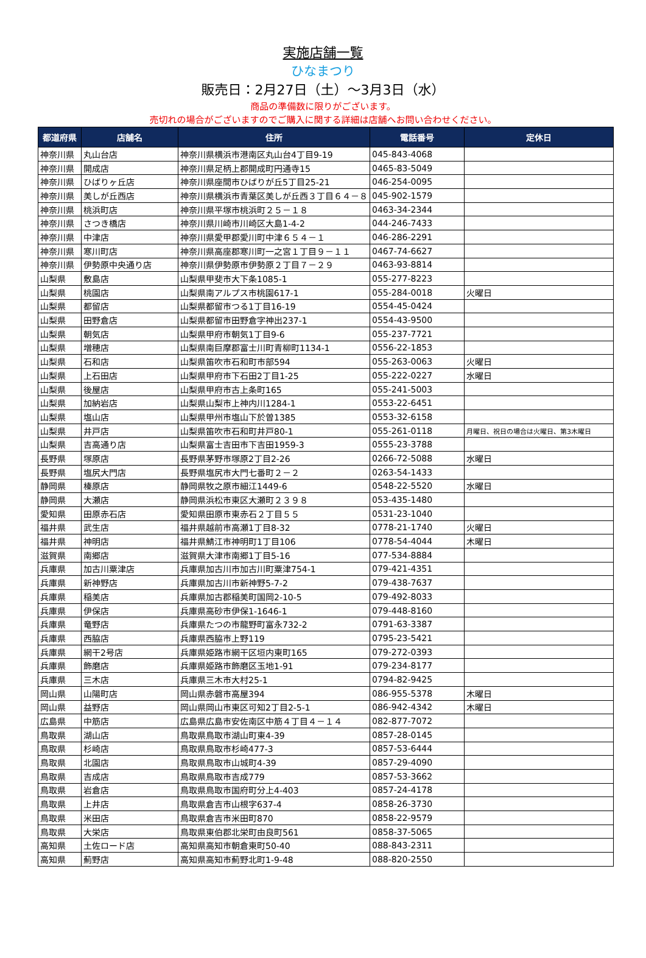実施店舗一覧
ひなまつり
販売日：2月27日（土）～3月3日（水）
商品の準備数に限りがございます。
売切れの場合がございますのでご購入に関する詳細は店舗へお問い合わせください。
| 都道府県 | 店舗名 | 住所 | 電話番号 | 定休日 |
| --- | --- | --- | --- | --- |
| 神奈川県 | 丸山台店 | 神奈川県横浜市港南区丸山台4丁目9-19 | 045-843-4068 | |
| 神奈川県 | 開成店 | 神奈川県足柄上郡開成町円通寺15 | 0465-83-5049 | |
| 神奈川県 | ひばりヶ丘店 | 神奈川県座間市ひばりが丘5丁目25-21 | 046-254-0095 | |
| 神奈川県 | 美しが丘西店 | 神奈川県横浜市青葉区美しが丘西３丁目６４－８ | 045-902-1579 | |
| 神奈川県 | 桃浜町店 | 神奈川県平塚市桃浜町２５－１８ | 0463-34-2344 | |
| 神奈川県 | さつき橋店 | 神奈川県川崎市川崎区大島1-4-2 | 044-246-7433 | |
| 神奈川県 | 中津店 | 神奈川県愛甲郡愛川町中津６５４－１ | 046-286-2291 | |
| 神奈川県 | 寒川町店 | 神奈川県高座郡寒川町一之宮１丁目９－１１ | 0467-74-6627 | |
| 神奈川県 | 伊勢原中央通り店 | 神奈川県伊勢原市伊勢原２丁目７－２９ | 0463-93-8814 | |
| 山梨県 | 敷島店 | 山梨県甲斐市大下条1085-1 | 055-277-8223 | |
| 山梨県 | 桃園店 | 山梨県南アルプス市桃園617-1 | 055-284-0018 | 火曜日 |
| 山梨県 | 都留店 | 山梨県都留市つる1丁目16-19 | 0554-45-0424 | |
| 山梨県 | 田野倉店 | 山梨県都留市田野倉字神出237-1 | 0554-43-9500 | |
| 山梨県 | 朝気店 | 山梨県甲府市朝気1丁目9-6 | 055-237-7721 | |
| 山梨県 | 増穂店 | 山梨県南巨摩郡富士川町青柳町1134-1 | 0556-22-1853 | |
| 山梨県 | 石和店 | 山梨県笛吹市石和町市部594 | 055-263-0063 | 火曜日 |
| 山梨県 | 上石田店 | 山梨県甲府市下石田2丁目1-25 | 055-222-0227 | 水曜日 |
| 山梨県 | 後屋店 | 山梨県甲府市古上条町165 | 055-241-5003 | |
| 山梨県 | 加納岩店 | 山梨県山梨市上神内川1284-1 | 0553-22-6451 | |
| 山梨県 | 塩山店 | 山梨県甲州市塩山下於曽1385 | 0553-32-6158 | |
| 山梨県 | 井戸店 | 山梨県笛吹市石和町井戸80-1 | 055-261-0118 | 月曜日、祝日の場合は火曜日、第3木曜日 |
| 山梨県 | 吉高通り店 | 山梨県富士吉田市下吉田1959-3 | 0555-23-3788 | |
| 長野県 | 塚原店 | 長野県茅野市塚原2丁目2-26 | 0266-72-5088 | 水曜日 |
| 長野県 | 塩尻大門店 | 長野県塩尻市大門七番町２－２ | 0263-54-1433 | |
| 静岡県 | 榛原店 | 静岡県牧之原市細江1449-6 | 0548-22-5520 | 水曜日 |
| 静岡県 | 大瀬店 | 静岡県浜松市東区大瀬町２３９８ | 053-435-1480 | |
| 愛知県 | 田原赤石店 | 愛知県田原市東赤石２丁目５５ | 0531-23-1040 | |
| 福井県 | 武生店 | 福井県越前市高瀬1丁目8-32 | 0778-21-1740 | 火曜日 |
| 福井県 | 神明店 | 福井県鯖江市神明町1丁目106 | 0778-54-4044 | 木曜日 |
| 滋賀県 | 南郷店 | 滋賀県大津市南郷1丁目5-16 | 077-534-8884 | |
| 兵庫県 | 加古川粟津店 | 兵庫県加古川市加古川町粟津754-1 | 079-421-4351 | |
| 兵庫県 | 新神野店 | 兵庫県加古川市新神野5-7-2 | 079-438-7637 | |
| 兵庫県 | 稲美店 | 兵庫県加古郡稲美町国岡2-10-5 | 079-492-8033 | |
| 兵庫県 | 伊保店 | 兵庫県高砂市伊保1-1646-1 | 079-448-8160 | |
| 兵庫県 | 竜野店 | 兵庫県たつの市龍野町富永732-2 | 0791-63-3387 | |
| 兵庫県 | 西脇店 | 兵庫県西脇市上野119 | 0795-23-5421 | |
| 兵庫県 | 網干2号店 | 兵庫県姫路市網干区垣内東町165 | 079-272-0393 | |
| 兵庫県 | 飾磨店 | 兵庫県姫路市飾磨区玉地1-91 | 079-234-8177 | |
| 兵庫県 | 三木店 | 兵庫県三木市大村25-1 | 0794-82-9425 | |
| 岡山県 | 山陽町店 | 岡山県赤磐市高屋394 | 086-955-5378 | 木曜日 |
| 岡山県 | 益野店 | 岡山県岡山市東区可知2丁目2-5-1 | 086-942-4342 | 木曜日 |
| 広島県 | 中筋店 | 広島県広島市安佐南区中筋４丁目４－１４ | 082-877-7072 | |
| 鳥取県 | 湖山店 | 鳥取県鳥取市湖山町東4-39 | 0857-28-0145 | |
| 鳥取県 | 杉崎店 | 鳥取県鳥取市杉崎477-3 | 0857-53-6444 | |
| 鳥取県 | 北園店 | 鳥取県鳥取市山城町4-39 | 0857-29-4090 | |
| 鳥取県 | 吉成店 | 鳥取県鳥取市吉成779 | 0857-53-3662 | |
| 鳥取県 | 岩倉店 | 鳥取県鳥取市国府町分上4-403 | 0857-24-4178 | |
| 鳥取県 | 上井店 | 鳥取県倉吉市山根字637-4 | 0858-26-3730 | |
| 鳥取県 | 米田店 | 鳥取県倉吉市米田町870 | 0858-22-9579 | |
| 鳥取県 | 大栄店 | 鳥取県東伯郡北栄町由良町561 | 0858-37-5065 | |
| 高知県 | 土佐ロード店 | 高知県高知市朝倉東町50-40 | 088-843-2311 | |
| 高知県 | 薊野店 | 高知県高知市薊野北町1-9-48 | 088-820-2550 | |